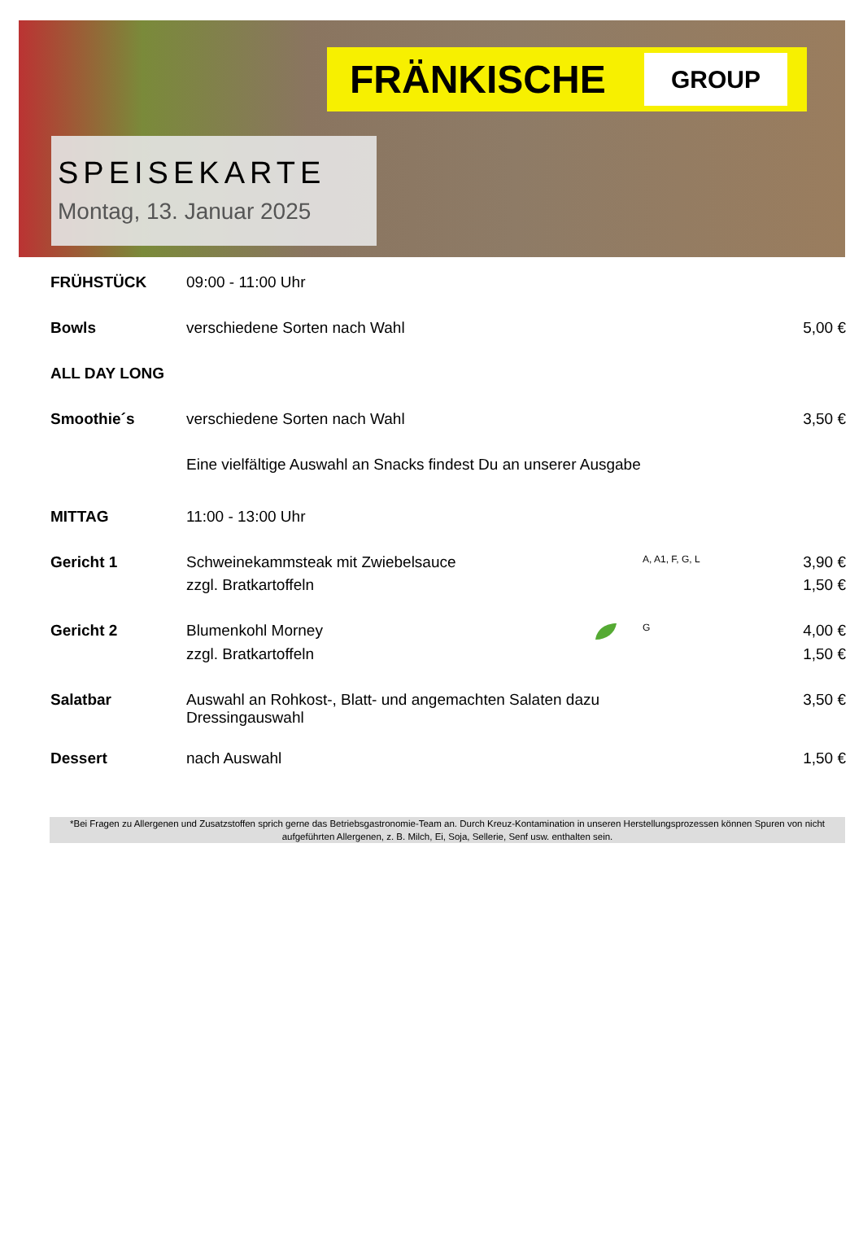FRÄNKISCHE GROUP
SPEISEKARTE
Montag, 13. Januar 2025
| FRÜHSTÜCK | 09:00 - 11:00 Uhr | | | |
| Bowls | verschiedene Sorten nach Wahl | | | 5,00 € |
| ALL DAY LONG | | | | |
| Smoothie´s | verschiedene Sorten nach Wahl | | | 3,50 € |
| | Eine vielfältige Auswahl an Snacks findest Du an unserer Ausgabe | | | |
| MITTAG | 11:00 - 13:00 Uhr | | | |
| Gericht 1 | Schweinekammsteak mit Zwiebelsauce | | A, A1, F, G, L | 3,90 € |
| | zzgl. Bratkartoffeln | | | 1,50 € |
| Gericht 2 | Blumenkohl Morney | | G | 4,00 € |
| | zzgl. Bratkartoffeln | | | 1,50 € |
| Salatbar | Auswahl an Rohkost-, Blatt- und angemachten Salaten dazu Dressingauswahl | | | 3,50 € |
| Dessert | nach Auswahl | | | 1,50 € |
*Bei Fragen zu Allergenen und Zusatzstoffen sprich gerne das Betriebsgastronomie-Team an. Durch Kreuz-Kontamination in unseren Herstellungsprozessen können Spuren von nicht aufgeführten Allergenen, z. B. Milch, Ei, Soja, Sellerie, Senf usw. enthalten sein.